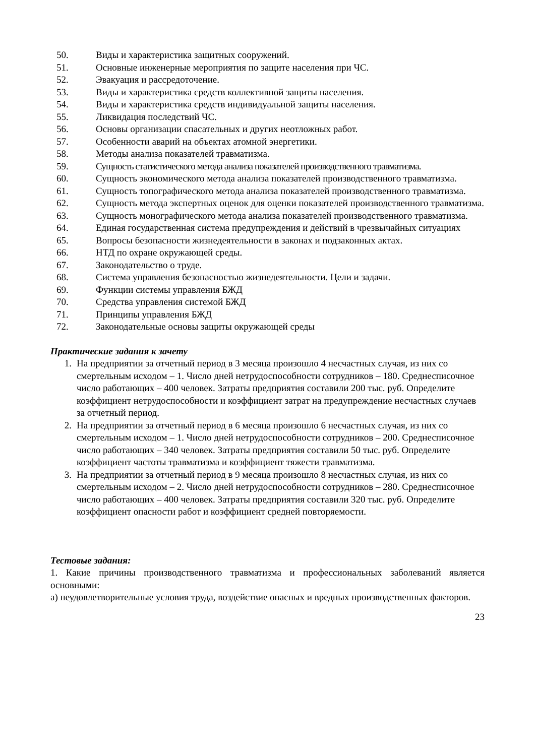50. Виды и характеристика защитных сооружений.
51. Основные инженерные мероприятия по защите населения при ЧС.
52. Эвакуация и рассредоточение.
53. Виды и характеристика средств коллективной защиты населения.
54. Виды и характеристика средств индивидуальной защиты населения.
55. Ликвидация последствий ЧС.
56. Основы организации спасательных и других неотложных работ.
57. Особенности аварий на объектах атомной энергетики.
58. Методы анализа показателей травматизма.
59. Сущность статистического метода анализа показателей производственного травматизма.
60. Сущность экономического метода анализа показателей производственного травматизма.
61. Сущность топографического метода анализа показателей производственного травматизма.
62. Сущность метода экспертных оценок для оценки показателей производственного травматизма.
63. Сущность монографического метода анализа показателей производственного травматизма.
64. Единая государственная система предупреждения и действий в чрезвычайных ситуациях
65. Вопросы безопасности жизнедеятельности в законах и подзаконных актах.
66. НТД по охране окружающей среды.
67. Законодательство о труде.
68. Система управления безопасностью жизнедеятельности. Цели и задачи.
69. Функции системы управления БЖД
70. Средства управления системой БЖД
71. Принципы управления БЖД
72. Законодательные основы защиты окружающей среды
Практические задания к зачету
1. На предприятии за отчетный период в 3 месяца произошло 4 несчастных случая, из них со смертельным исходом – 1. Число дней нетрудоспособности сотрудников – 180. Среднесписочное число работающих – 400 человек. Затраты предприятия составили 200 тыс. руб. Определите коэффициент нетрудоспособности и коэффициент затрат на предупреждение несчастных случаев за отчетный период.
2. На предприятии за отчетный период в 6 месяца произошло 6 несчастных случая, из них со смертельным исходом – 1. Число дней нетрудоспособности сотрудников – 200. Среднесписочное число работающих – 340 человек. Затраты предприятия составили 50 тыс. руб. Определите коэффициент частоты травматизма и коэффициент тяжести травматизма.
3. На предприятии за отчетный период в 9 месяца произошло 8 несчастных случая, из них со смертельным исходом – 2. Число дней нетрудоспособности сотрудников – 280. Среднесписочное число работающих – 400 человек. Затраты предприятия составили 320 тыс. руб. Определите коэффициент опасности работ и коэффициент средней повторяемости.
Тестовые задания:
1. Какие причины производственного травматизма и профессиональных заболеваний является основными:
а) неудовлетворительные условия труда, воздействие опасных и вредных производственных факторов.
23